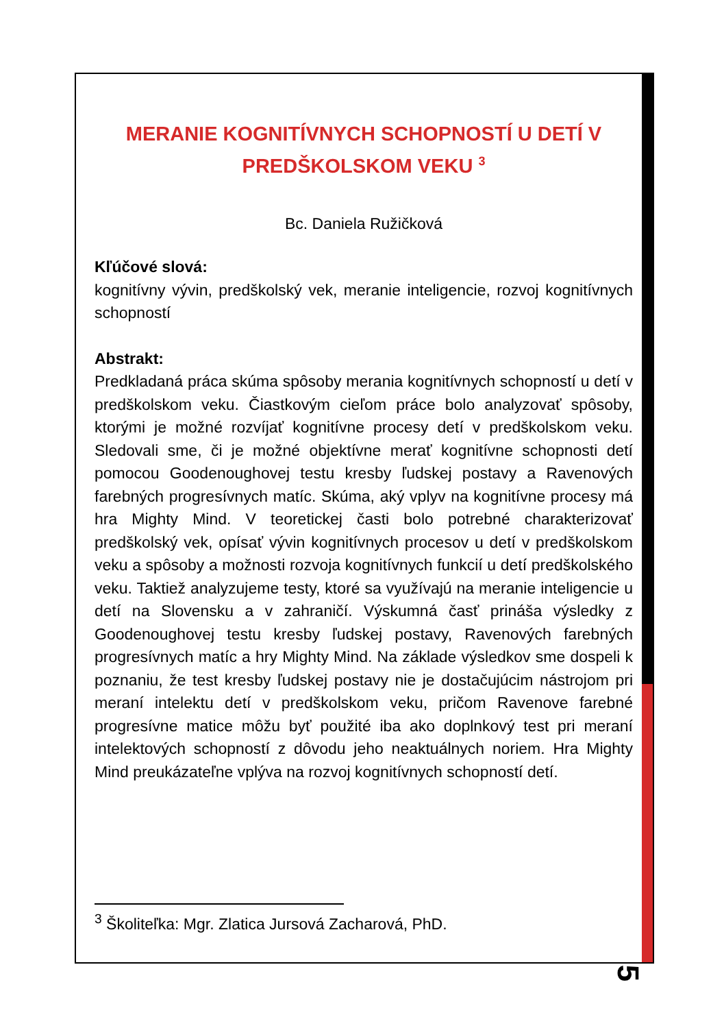MERANIE KOGNITÍVNYCH SCHOPNOSTÍ U DETÍ V PREDŠKOLSKOM VEKU <sup>3</sup>
Bc. Daniela Ružičková
Kľúčové slová:
kognitívny vývin, predškolský vek, meranie inteligencie, rozvoj kognitívnych schopností
Abstrakt:
Predkladaná práca skúma spôsoby merania kognitívnych schopností u detí v predškolskom veku. Čiastkovým cieľom práce bolo analyzovať spôsoby, ktorými je možné rozvíjať kognitívne procesy detí v predškolskom veku. Sledovali sme, či je možné objektívne merať kognitívne schopnosti detí pomocou Goodenoughovej testu kresby ľudskej postavy a Ravenových farebných progresívnych matíc. Skúma, aký vplyv na kognitívne procesy má hra Mighty Mind. V teoretickej časti bolo potrebné charakterizovať predškolský vek, opísať vývin kognitívnych procesov u detí v predškolskom veku a spôsoby a možnosti rozvoja kognitívnych funkcií u detí predškolského veku. Taktiež analyzujeme testy, ktoré sa využívajú na meranie inteligencie u detí na Slovensku a v zahraničí. Výskumná časť prináša výsledky z Goodenoughovej testu kresby ľudskej postavy, Ravenových farebných progresívnych matíc a hry Mighty Mind. Na základe výsledkov sme dospeli k poznaniu, že test kresby ľudskej postavy nie je dostačujúcim nástrojom pri meraní intelektu detí v predškolskom veku, pričom Ravenove farebné progresívne matice môžu byť použité iba ako doplnkový test pri meraní intelektových schopností z dôvodu jeho neaktuálnych noriem. Hra Mighty Mind preukázateľne vplýva na rozvoj kognitívnych schopností detí.
<sup>3</sup> Školiteľka: Mgr. Zlatica Jursová Zacharová, PhD.
5